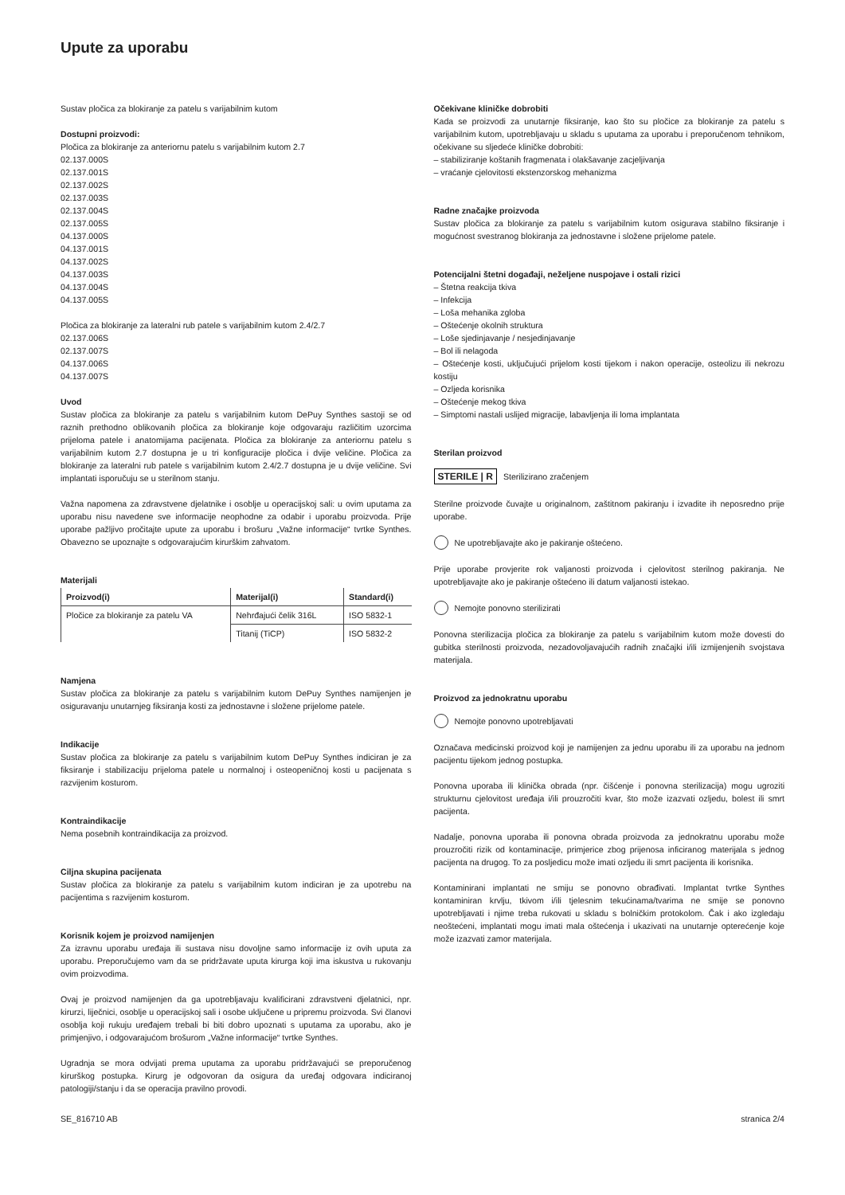Upute za uporabu
Sustav pločica za blokiranje za patelu s varijabilnim kutom
Dostupni proizvodi:
Pločica za blokiranje za anteriornu patelu s varijabilnim kutom 2.7
02.137.000S
02.137.001S
02.137.002S
02.137.003S
02.137.004S
02.137.005S
04.137.000S
04.137.001S
04.137.002S
04.137.003S
04.137.004S
04.137.005S
Pločica za blokiranje za lateralni rub patele s varijabilnim kutom 2.4/2.7
02.137.006S
02.137.007S
04.137.006S
04.137.007S
Uvod
Sustav pločica za blokiranje za patelu s varijabilnim kutom DePuy Synthes sastoji se od raznih prethodno oblikovanih pločica za blokiranje koje odgovaraju različitim uzorcima prijeloma patele i anatomijama pacijenata. Pločica za blokiranje za anteriornu patelu s varijabilnim kutom 2.7 dostupna je u tri konfiguracije pločica i dvije veličine. Pločica za blokiranje za lateralni rub patele s varijabilnim kutom 2.4/2.7 dostupna je u dvije veličine. Svi implantati isporučuju se u sterilnom stanju.
Važna napomena za zdravstvene djelatnike i osoblje u operacijskoj sali: u ovim uputama za uporabu nisu navedene sve informacije neophodne za odabir i uporabu proizvoda. Prije uporabe pažljivo pročitajte upute za uporabu i brošuru „Važne informacije“ tvrtke Synthes. Obavezno se upoznajte s odgovarajućim kirurškim zahvatom.
Materijali
| Proizvod(i) | Materijal(i) | Standard(i) |
| --- | --- | --- |
| Pločice za blokiranje za patelu VA | Nehrđajući čelik 316L | ISO 5832-1 |
| | Titanij (TiCP) | ISO 5832-2 |
Namjena
Sustav pločica za blokiranje za patelu s varijabilnim kutom DePuy Synthes namijenjen je osiguravanju unutarnjeg fiksiranja kosti za jednostavne i složene prijelome patele.
Indikacije
Sustav pločica za blokiranje za patelu s varijabilnim kutom DePuy Synthes indiciran je za fiksiranje i stabilizaciju prijeloma patele u normalnoj i osteopeničnoj kosti u pacijenata s razvijenim kosturom.
Kontraindikacije
Nema posebnih kontraindikacija za proizvod.
Ciljna skupina pacijenata
Sustav pločica za blokiranje za patelu s varijabilnim kutom indiciran je za upotrebu na pacijentima s razvijenim kosturom.
Korisnik kojem je proizvod namijenjen
Za izravnu uporabu uređaja ili sustava nisu dovoljne samo informacije iz ovih uputa za uporabu. Preporučujemo vam da se pridržavate uputa kirurga koji ima iskustva u rukovanju ovim proizvodima.
Ovaj je proizvod namijenjen da ga upotrebljavaju kvalificirani zdravstveni djelatnici, npr. kirurzi, liječnici, osoblje u operacijskoj sali i osobe uključene u pripremu proizvoda. Svi članovi osoblja koji rukuju uređajem trebali bi biti dobro upoznati s uputama za uporabu, ako je primjenjivo, i odgovarajućom brošurom „Važne informacije“ tvrtke Synthes.
Ugradnja se mora odvijati prema uputama za uporabu pridržavajući se preporučenog kirurškog postupka. Kirurg je odgovoran da osigura da uređaj odgovara indiciranoj patologiji/stanju i da se operacija pravilno provodi.
Očekivane kliničke dobrobiti
Kada se proizvodi za unutarnje fiksiranje, kao što su pločice za blokiranje za patelu s varijabilnim kutom, upotrebljavaju u skladu s uputama za uporabu i preporučenom tehnikom, očekivane su sljedeće kliničke dobrobiti:
– stabiliziranje koštanih fragmenata i olakšavanje zacjeljivanja
– vraćanje cjelovitosti ekstenzorskog mehanizma
Radne značajke proizvoda
Sustav pločica za blokiranje za patelu s varijabilnim kutom osigurava stabilno fiksiranje i mogućnost svestranog blokiranja za jednostavne i složene prijelome patele.
Potencijalni štetni događaji, neželjene nuspojave i ostali rizici
– Štetna reakcija tkiva
– Infekcija
– Loša mehanika zgloba
– Oštećenje okolnih struktura
– Loše sjedinjavanje / nesjedinjavanje
– Bol ili nelagoda
– Oštećenje kosti, uključujući prijelom kosti tijekom i nakon operacije, osteolizu ili nekrozu kostiju
– Ozljeda korisnika
– Oštećenje mekog tkiva
– Simptomi nastali uslijed migracije, labavljenja ili loma implantata
Sterilan proizvod
STERILE | R Sterilizirano zračenjem
Sterilne proizvode čuvajte u originalnom, zaštitnom pakiranju i izvadite ih neposredno prije uporabe.
Ne upotrebljavajte ako je pakiranje oštećeno.
Prije uporabe provjerite rok valjanosti proizvoda i cjelovitost sterilnog pakiranja. Ne upotrebljavajte ako je pakiranje oštećeno ili datum valjanosti istekao.
Nemojte ponovno sterilizirati
Ponovna sterilizacija pločica za blokiranje za patelu s varijabilnim kutom može dovesti do gubitka sterilnosti proizvoda, nezadovoljavajućih radnih značajki i/ili izmijenjenih svojstava materijala.
Proizvod za jednokratnu uporabu
Nemojte ponovno upotrebljavati
Označava medicinski proizvod koji je namijenjen za jednu uporabu ili za uporabu na jednom pacijentu tijekom jednog postupka.
Ponovna uporaba ili klinička obrada (npr. čišćenje i ponovna sterilizacija) mogu ugroziti strukturnu cjelovitost uređaja i/ili prouzročiti kvar, što može izazvati ozljedu, bolest ili smrt pacijenta.
Nadalje, ponovna uporaba ili ponovna obrada proizvoda za jednokratnu uporabu može prouzročiti rizik od kontaminacije, primjerice zbog prijenosa inficiranog materijala s jednog pacijenta na drugog. To za posljedicu može imati ozljedu ili smrt pacijenta ili korisnika.
Kontaminirani implantati ne smiju se ponovno obrađivati. Implantat tvrtke Synthes kontaminiran krvlju, tkivom i/ili tjelesnim tekućinama/tvarima ne smije se ponovno upotrebljavati i njime treba rukovati u skladu s bolničkim protokolom. Čak i ako izgledaju neoštećeni, implantati mogu imati mala oštećenja i ukazivati na unutarnje opterećenje koje može izazvati zamor materijala.
SE_816710 AB stranica 2/4